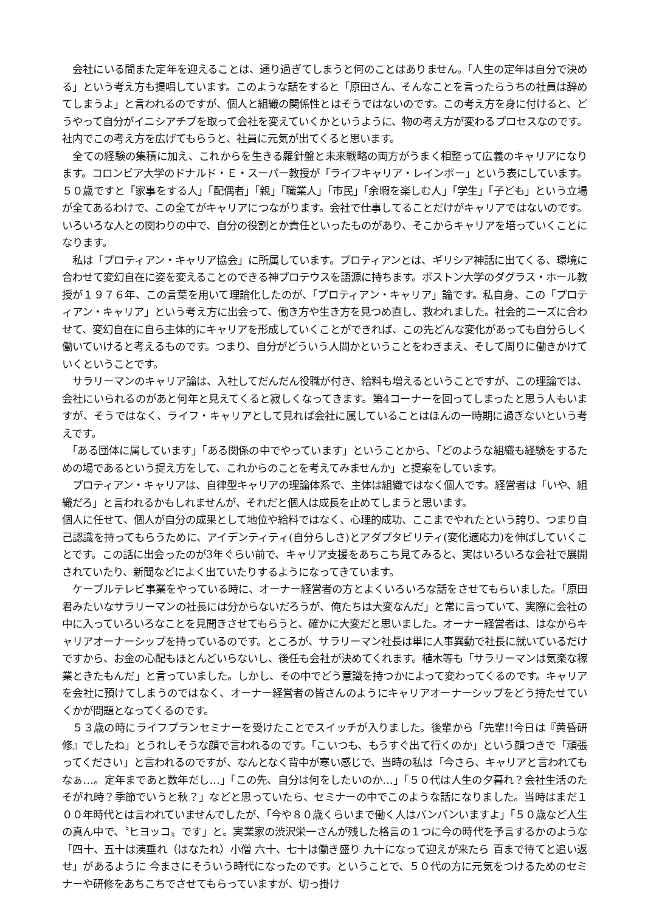会社にいる間また定年を迎えることは、通り過ぎてしまうと何のことはありません。「人生の定年は自分で決める」という考え方も提唱しています。このような話をすると「原田さん、そんなことを言ったらうちの社員は辞めてしまうよ」と言われるのですが、個人と組織の関係性とはそうではないのです。この考え方を身に付けると、どうやって自分がイニシアチブを取って会社を変えていくかというように、物の考え方が変わるプロセスなのです。社内でこの考え方を広げてもらうと、社員に元気が出てくると思います。
　全ての経験の集積に加え、これからを生きる羅針盤と未来戦略の両方がうまく相整って広義のキャリアになります。コロンビア大学のドナルド・Ｅ・スーパー教授が「ライフキャリア・レインボー」という表にしています。５０歳ですと「家事をする人」「配偶者」「親」「職業人」「市民」「余暇を楽しむ人」「学生」「子ども」という立場が全てあるわけで、この全てがキャリアにつながります。会社で仕事してることだけがキャリアではないのです。いろいろな人との関わりの中で、自分の役割とか責任といったものがあり、そこからキャリアを培っていくことになります。
　私は「プロティアン・キャリア協会」に所属しています。プロティアンとは、ギリシア神話に出てくる、環境に合わせて変幻自在に姿を変えることのできる神プロテウスを語源に持ちます。ボストン大学のダグラス・ホール教授が１９７６年、この言葉を用いて理論化したのが、「プロティアン・キャリア」論です。私自身、この「プロティアン・キャリア」という考え方に出会って、働き方や生き方を見つめ直し、救われました。社会的ニーズに合わせて、変幻自在に自ら主体的にキャリアを形成していくことができれば、この先どんな変化があっても自分らしく働いていけると考えるものです。つまり、自分がどういう人間かということをわきまえ、そして周りに働きかけていくということです。
　サラリーマンのキャリア論は、入社してだんだん役職が付き、給料も増えるということですが、この理論では、会社にいられるのがあと何年と見えてくると寂しくなってきます。第4コーナーを回ってしまったと思う人もいますが、そうではなく、ライフ・キャリアとして見れば会社に属していることはほんの一時期に過ぎないという考えです。
　「ある団体に属しています」「ある関係の中でやっています」ということから、「どのような組織も経験をするための場であるという捉え方をして、これからのことを考えてみませんか」と提案をしています。
　プロティアン・キャリアは、自律型キャリアの理論体系で、主体は組織ではなく個人です。経営者は「いや、組織だろ」と言われるかもしれませんが、それだと個人は成長を止めてしまうと思います。
個人に任せて、個人が自分の成果として地位や給料ではなく、心理的成功、ここまでやれたという誇り、つまり自己認識を持ってもらうために、アイデンティティ(自分らしさ)とアダプタビリティ(変化適応力)を伸ばしていくことです。この話に出会ったのが3年ぐらい前で、キャリア支援をあちこち見てみると、実はいろいろな会社で展開されていたり、新聞などによく出ていたりするようになってきています。
　ケーブルテレビ事業をやっている時に、オーナー経営者の方とよくいろいろな話をさせてもらいました。「原田君みたいなサラリーマンの社長には分からないだろうが、俺たちは大変なんだ」と常に言っていて、実際に会社の中に入っていろいろなことを見聞きさせてもらうと、確かに大変だと思いました。オーナー経営者は、はなからキャリアオーナーシップを持っているのです。ところが、サラリーマン社長は単に人事異動で社長に就いているだけですから、お金の心配もほとんどいらないし、後任も会社が決めてくれます。植木等も「サラリーマンは気楽な稼業ときたもんだ」と言っていました。しかし、その中でどう意識を持つかによって変わってくるのです。キャリアを会社に預けてしまうのではなく、オーナー経営者の皆さんのようにキャリアオーナーシップをどう持たせていくかが問題となってくるのです。
　５３歳の時にライフプランセミナーを受けたことでスイッチが入りました。後輩から「先輩!!今日は『黄昏研修』でしたね」とうれしそうな顔で言われるのです。「こいつも、もうすぐ出て行くのか」という顔つきで「頑張ってください」と言われるのですが、なんとなく背中が寒い感じで、当時の私は「今さら、キャリアと言われてもなぁ…。定年まであと数年だし…」「この先、自分は何をしたいのか…」「５０代は人生の夕暮れ？会社生活のたそがれ時？季節でいうと秋？」などと思っていたら、セミナーの中でこのような話になりました。当時はまだ１００年時代とは言われていませんでしたが、「今や８０歳くらいまで働く人はバンバンいますよ」「５０歳など人生の真ん中で、〝ヒヨッコ〟です」と。実業家の渋沢栄一さんが残した格言の１つに今の時代を予言するかのような「四十、五十は洟垂れ（はなたれ）小僧 六十、七十は働き盛り 九十になって迎えが来たら 百まで待てと追い返せ」があるように 今まさにそういう時代になったのです。ということで、５０代の方に元気をつけるためのセミナーや研修をあちこちでさせてもらっていますが、切っ掛け